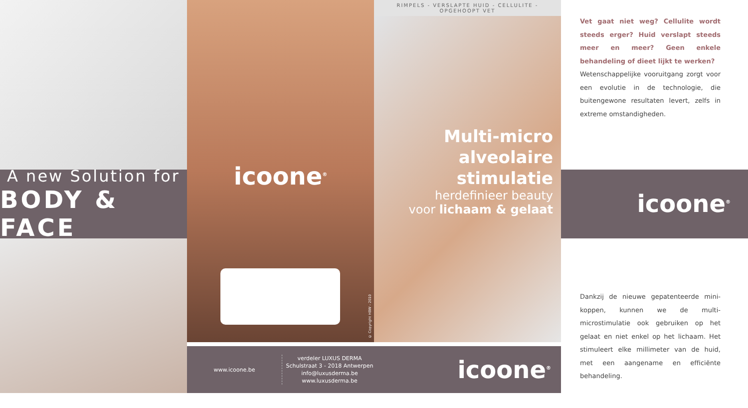A new Solution for
BODY & FACE
icoone<sup>®</sup>
© Copyright HBW - 2010
RIMPELS - VERSLAPTE HUID - CELLULITE - OPGEHOOPT VET
Multi-micro
alveolaire stimulatie
herdefinieer beauty
voor lichaam & gelaat
Vet gaat niet weg? Cellulite wordt steeds erger? Huid verslapt steeds meer en meer? Geen enkele behandeling of dieet lijkt te werken?
Wetenschappelijke vooruitgang zorgt voor een evolutie in de technologie, die buitengewone resultaten levert, zelfs in extreme omstandigheden.
Dankzij de nieuwe gepatenteerde mini-koppen, kunnen we de multi-microstimulatie ook gebruiken op het gelaat en niet enkel op het lichaam. Het stimuleert elke millimeter van de huid, met een aangename en efficiënte behandeling.
icoone<sup>®</sup>
www.icoone.be
verdeler LUXUS DERMA
Schulstraat 3 - 2018 Antwerpen
info@luxusderma.be
www.luxusderma.be
icoone<sup>®</sup>